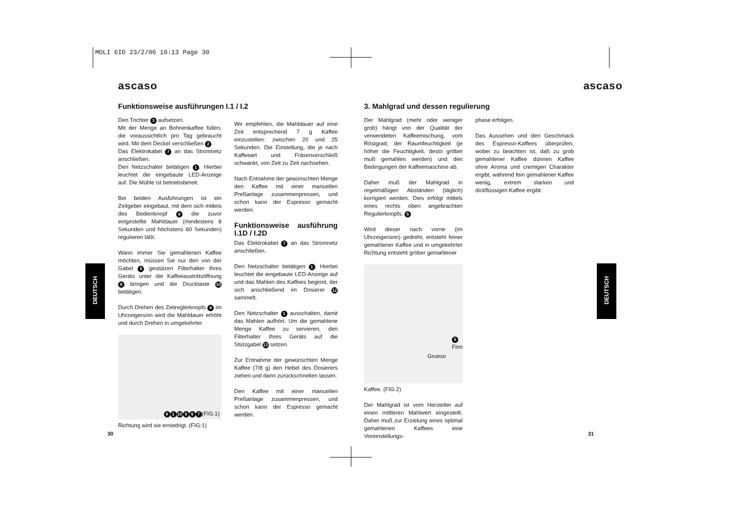MOLI 6ID 23/2/06 10:13 Page 30
DEUTSCH
DEUTSCH
ascaso
Funktionsweise ausführungen I.1 / I.2
Den Trichter 3 aufsetzen.
Mit der Menge an Bohnenkaffee füllen, die voraussichtlich pro Tag gebraucht wird. Mit dem Deckel verschließen 2.
Das Elektrokabel 7 an das Stromnetz anschließen.
Den Netzschalter betätigen 1. Hierbei leuchtet die eingebaute LED-Anzeige auf. Die Mühle ist betriebsbereit.
Bei beiden Ausführungen ist ein Zeitgeber eingebaut, mit dem sich mittels des Bedienknopf 6 die zuvor eingestellte Mahldauer (mindestens 8 Sekunden und höchstens 60 Sekunden) regulieren läßt.
Wann immer Sie gemahlenen Kaffee möchten, müssen Sie nur den von der Gabel 9 gestützen Filterhalter Ihres Geräts unter die Kaffeeaustrittsöffnung 8 bringen und die Drucktaste 10 betätigen.
Durch Drehen des Zeitreglerknopfs 6 im Uhrzeigersinn wird die Mahldauer erhöht und durch Drehen in umgekehrter
8 1 10 9 6 7 (FIG.1)
Richtung wird sie erniedrigt. (FIG:1)
Wir empfehlen, die Mahldauer auf eine Zeit entsprechend 7 g Kaffee einzustellen: zwischen 20 und 25 Sekunden. Die Einstellung, die je nach Kaffeeart und Fräsenverschleiß schwankt, von Zeit zu Zeit nachsehen.
Nach Entnahme der gewünschten Menge den Kaffee mit einer manuellen Preßanlage zusammenpressen, und schon kann der Espresso gemacht werden.
Funktionsweise ausführung I.1D / I.2D
Das Elektrokabel 7 an das Stromnetz anschließen.
Den Netzschalter betätigen 1. Hierbei leuchtet die eingebaute LED-Anzeige auf und das Mahlen des Kaffees beginnt, der sich anschließend im Dosierer 12 sammelt.
Den Netzschalter 1 ausschalten, damit das Mahlen aufhört. Um die gemahlene Menge Kaffee zu servieren, den Filterhalter Ihres Geräts auf die Stützgabel 13 setzen.
Zur Entnahme der gewünschten Menge Kaffee (7/8 g) den Hebel des Dosierers ziehen und dann zurückschnellen lassen.
Den Kaffee mit einer manuellen Preßanlage zusammenpressen, und schon kann der Espresso gemacht werden.
ascaso
3. Mahlgrad und dessen regulierung
Der Mahlgrad (mehr oder weniger grob) hängt von der Qualität der verwendeten Kaffeemischung, vom Röstgrad, der Raumfeuchtigkeit (je höher die Feuchtigkeit, desto gröber muß gemahlen werden) und den Bedingungen der Kaffeemaschine ab.
Daher muß der Mahlgrad in regelmäßigen Abständen (täglich) korrigiert werden. Dies erfolgt mittels eines rechts oben angebrachten Regulierknopfs. 5
Wird dieser nach vorne (im Uhrzeigersinn) gedreht, entsteht feiner gemahlener Kaffee und in umgekehrter Richtung entsteht gröber gemahlener
5 Fino
Grueso
Kaffee. (FIG.2)
Der Mahlgrad ist vom Hersteller auf einen mittleren Mahlwert eingestellt. Daher muß zur Erzielung eines optimal gemahlenen Kaffees eine Voreinstellungs-
phase erfolgen.
Das Aussehen und den Geschmack des Espresso-Kaffees überprüfen, wobei zu beachten ist, daß zu grob gemahlener Kaffee dünnen Kaffee ohne Aroma und cremigen Charakter ergibt, während fein gemahlener Kaffee wenig, extrem starken und dickflüssigen Kaffee ergibt.
30 31